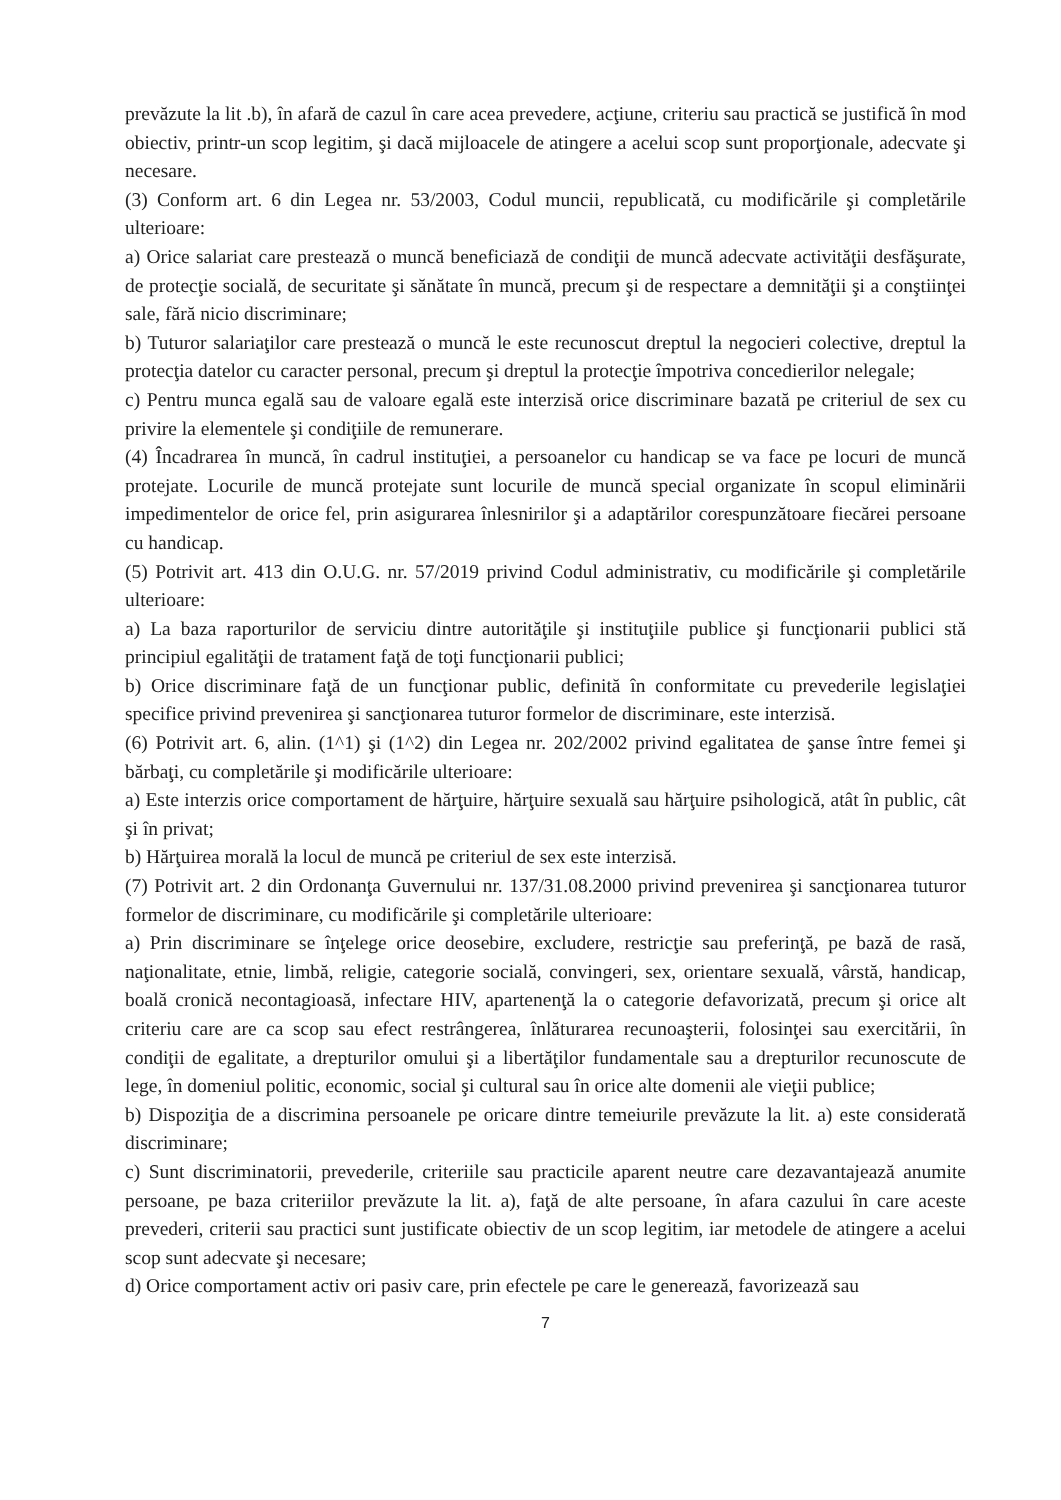prevăzute la lit .b), în afară de cazul în care acea prevedere, acţiune, criteriu sau practică se justifică în mod obiectiv, printr-un scop legitim, şi dacă mijloacele de atingere a acelui scop sunt proporţionale, adecvate şi necesare.
(3) Conform art. 6 din Legea nr. 53/2003, Codul muncii, republicată, cu modificările şi completările ulterioare:
a) Orice salariat care prestează o muncă beneficiază de condiţii de muncă adecvate activităţii desfăşurate, de protecţie socială, de securitate şi sănătate în muncă, precum şi de respectare a demnităţii şi a conştiinţei sale, fără nicio discriminare;
b) Tuturor salariaţilor care prestează o muncă le este recunoscut dreptul la negocieri colective, dreptul la protecţia datelor cu caracter personal, precum şi dreptul la protecţie împotriva concedierilor nelegale;
c) Pentru munca egală sau de valoare egală este interzisă orice discriminare bazată pe criteriul de sex cu privire la elementele şi condiţiile de remunerare.
(4) Încadrarea în muncă, în cadrul instituţiei, a persoanelor cu handicap se va face pe locuri de muncă protejate. Locurile de muncă protejate sunt locurile de muncă special organizate în scopul eliminării impedimentelor de orice fel, prin asigurarea înlesnirilor şi a adaptărilor corespunzătoare fiecărei persoane cu handicap.
(5) Potrivit art. 413 din O.U.G. nr. 57/2019 privind Codul administrativ, cu modificările şi completările ulterioare:
a) La baza raporturilor de serviciu dintre autorităţile şi instituţiile publice şi funcţionarii publici stă principiul egalităţii de tratament faţă de toţi funcţionarii publici;
b) Orice discriminare faţă de un funcţionar public, definită în conformitate cu prevederile legislaţiei specifice privind prevenirea şi sancţionarea tuturor formelor de discriminare, este interzisă.
(6) Potrivit art. 6, alin. (1^1) şi (1^2) din Legea nr. 202/2002 privind egalitatea de şanse între femei şi bărbaţi, cu completările şi modificările ulterioare:
a) Este interzis orice comportament de hărţuire, hărţuire sexuală sau hărţuire psihologică, atât în public, cât şi în privat;
b) Hărţuirea morală la locul de muncă pe criteriul de sex este interzisă.
(7) Potrivit art. 2 din Ordonanţa Guvernului nr. 137/31.08.2000 privind prevenirea şi sancţionarea tuturor formelor de discriminare, cu modificările şi completările ulterioare:
a) Prin discriminare se înţelege orice deosebire, excludere, restricţie sau preferinţă, pe bază de rasă, naţionalitate, etnie, limbă, religie, categorie socială, convingeri, sex, orientare sexuală, vârstă, handicap, boală cronică necontagioasă, infectare HIV, apartenenţă la o categorie defavorizată, precum şi orice alt criteriu care are ca scop sau efect restrângerea, înlăturarea recunoaşterii, folosinţei sau exercitării, în condiţii de egalitate, a drepturilor omului şi a libertăţilor fundamentale sau a drepturilor recunoscute de lege, în domeniul politic, economic, social şi cultural sau în orice alte domenii ale vieţii publice;
b) Dispoziţia de a discrimina persoanele pe oricare dintre temeiurile prevăzute la lit. a) este considerată discriminare;
c) Sunt discriminatorii, prevederile, criteriile sau practicile aparent neutre care dezavantajează anumite persoane, pe baza criteriilor prevăzute la lit. a), faţă de alte persoane, în afara cazului în care aceste prevederi, criterii sau practici sunt justificate obiectiv de un scop legitim, iar metodele de atingere a acelui scop sunt adecvate şi necesare;
d) Orice comportament activ ori pasiv care, prin efectele pe care le generează, favorizează sau
7